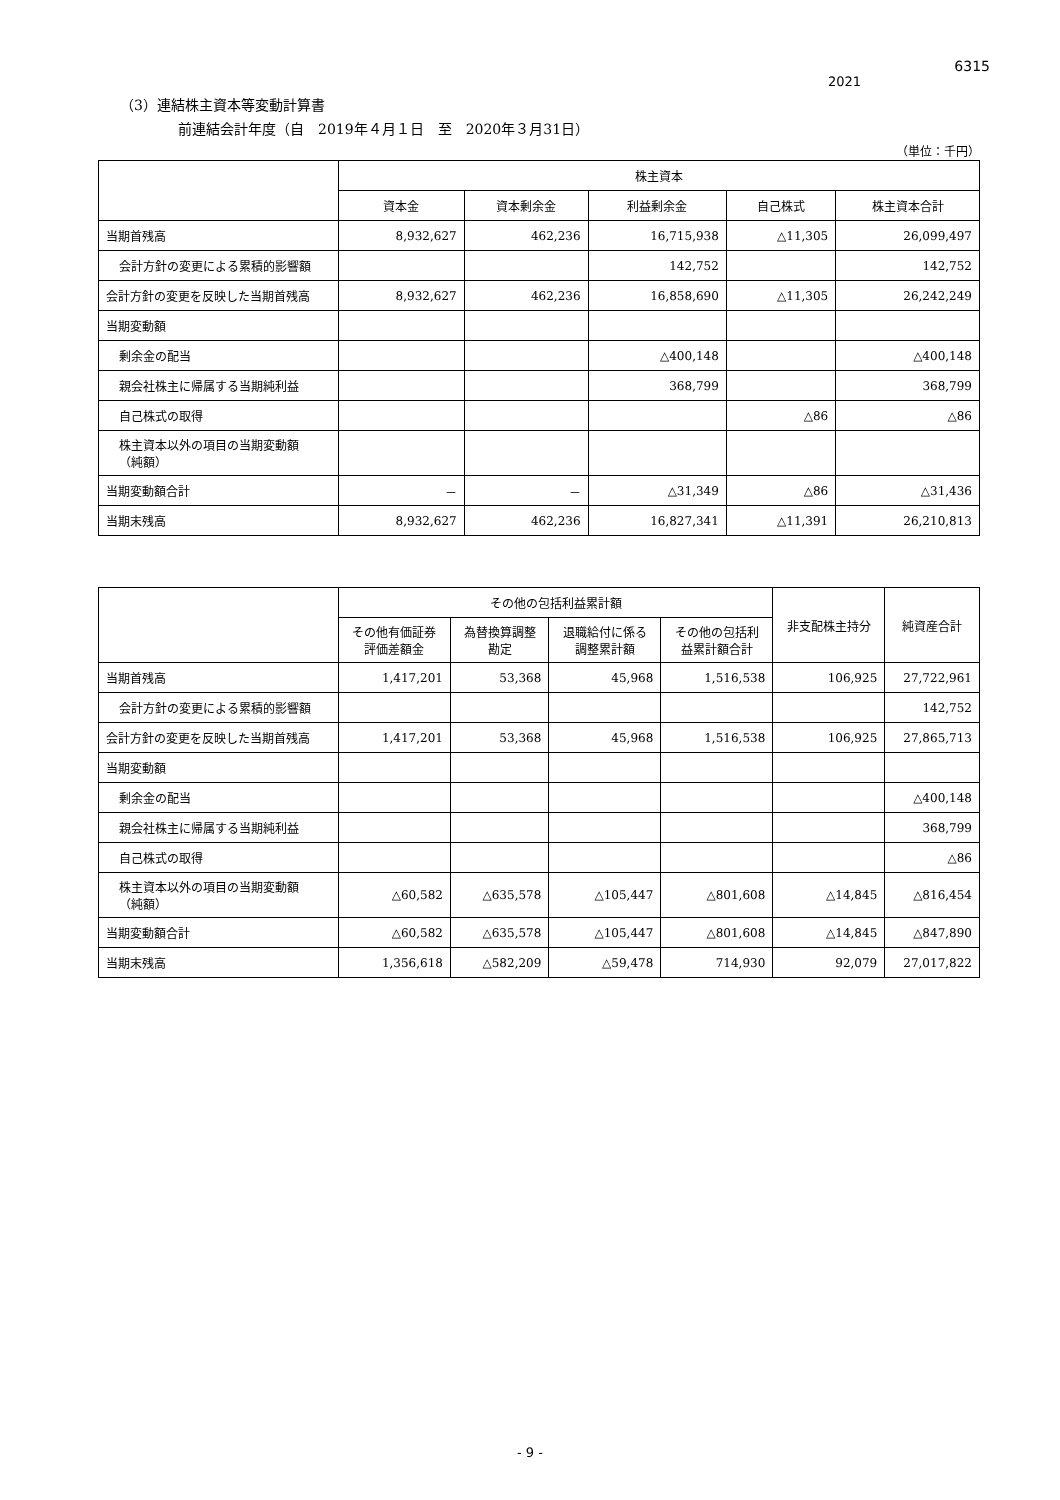6315
2021
（3）連結株主資本等変動計算書
前連結会計年度（自　2019年４月１日　至　2020年３月31日）
（単位：千円）
| | 株主資本 | | | | |
| --- | --- | --- | --- | --- | --- |
| | 資本金 | 資本剰余金 | 利益剰余金 | 自己株式 | 株主資本合計 |
| 当期首残高 | 8,932,627 | 462,236 | 16,715,938 | △11,305 | 26,099,497 |
| 会計方針の変更による累積的影響額 | | | 142,752 | | 142,752 |
| 会計方針の変更を反映した当期首残高 | 8,932,627 | 462,236 | 16,858,690 | △11,305 | 26,242,249 |
| 当期変動額 | | | | | |
| 剰余金の配当 | | | △400,148 | | △400,148 |
| 親会社株主に帰属する当期純利益 | | | 368,799 | | 368,799 |
| 自己株式の取得 | | | | △86 | △86 |
| 株主資本以外の項目の当期変動額 （純額） | | | | | |
| 当期変動額合計 | － | － | △31,349 | △86 | △31,436 |
| 当期末残高 | 8,932,627 | 462,236 | 16,827,341 | △11,391 | 26,210,813 |
| | その他の包括利益累計額 | | | | 非支配株主持分 | 純資産合計 |
| --- | --- | --- | --- | --- | --- | --- |
| | その他有価証券 評価差額金 | 為替換算調整 勘定 | 退職給付に係る 調整累計額 | その他の包括利 益累計額合計 | | |
| 当期首残高 | 1,417,201 | 53,368 | 45,968 | 1,516,538 | 106,925 | 27,722,961 |
| 会計方針の変更による累積的影響額 | | | | | | 142,752 |
| 会計方針の変更を反映した当期首残高 | 1,417,201 | 53,368 | 45,968 | 1,516,538 | 106,925 | 27,865,713 |
| 当期変動額 | | | | | | |
| 剰余金の配当 | | | | | | △400,148 |
| 親会社株主に帰属する当期純利益 | | | | | | 368,799 |
| 自己株式の取得 | | | | | | △86 |
| 株主資本以外の項目の当期変動額 （純額） | △60,582 | △635,578 | △105,447 | △801,608 | △14,845 | △816,454 |
| 当期変動額合計 | △60,582 | △635,578 | △105,447 | △801,608 | △14,845 | △847,890 |
| 当期末残高 | 1,356,618 | △582,209 | △59,478 | 714,930 | 92,079 | 27,017,822 |
- 9 -